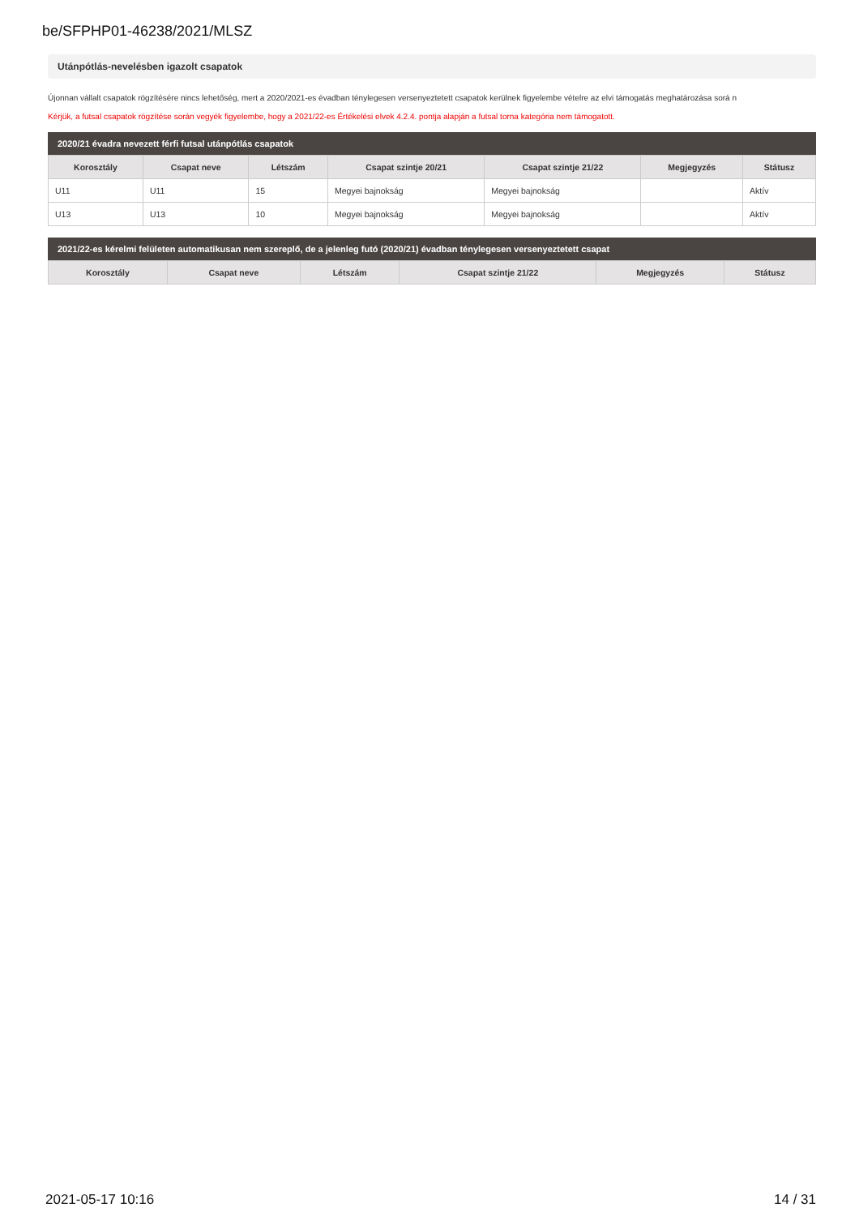be/SFPHP01-46238/2021/MLSZ
Utánpótlás-nevelésben igazolt csapatok
Újonnan vállalt csapatok rögzítésére nincs lehetőség, mert a 2020/2021-es évadban ténylegesen versenyeztetett csapatok kerülnek figyelembe vételre az elvi támogatás meghatározása sorá n
Kérjük, a futsal csapatok rögzítése során vegyék figyelembe, hogy a 2021/22-es Értékelési elvek 4.2.4. pontja alapján a futsal torna kategória nem támogatott.
2020/21 évadra nevezett férfi futsal utánpótlás csapatok
| Korosztály | Csapat neve | Létszám | Csapat szintje 20/21 | Csapat szintje 21/22 | Megjegyzés | Státusz |
| --- | --- | --- | --- | --- | --- | --- |
| U11 | U11 | 15 | Megyei bajnokság | Megyei bajnokság | | Aktív |
| U13 | U13 | 10 | Megyei bajnokság | Megyei bajnokság | | Aktív |
2021/22-es kérelmi felületen automatikusan nem szereplő, de a jelenleg futó (2020/21) évadban ténylegesen versenyeztetett csapat
| Korosztály | Csapat neve | Létszám | Csapat szintje 21/22 | Megjegyzés | Státusz |
| --- | --- | --- | --- | --- | --- |
2021-05-17 10:16 14 / 31